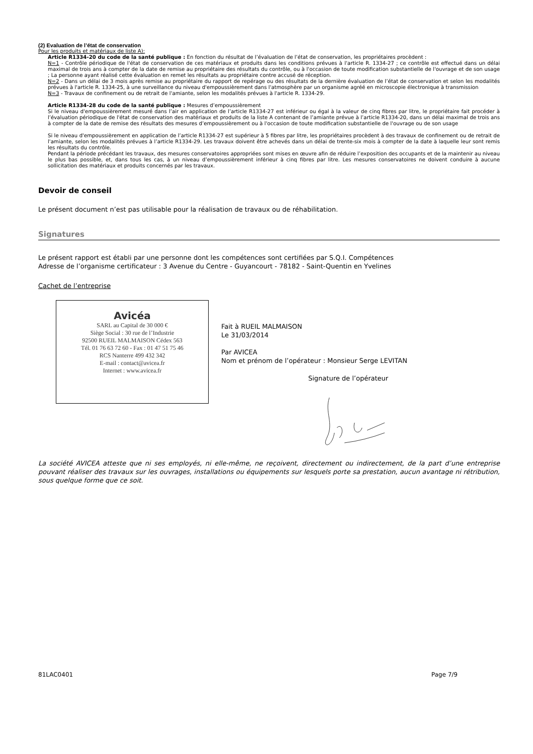(2) Evaluation de l’état de conservation
Pour les produits et matériaux de liste A):
Article R1334-20 du code de la santé publique : En fonction du résultat de l’évaluation de l’état de conservation, les propriétaires procèdent :
N=1 - Contrôle périodique de l'état de conservation de ces matériaux et produits dans les conditions prévues à l'article R. 1334-27 ; ce contrôle est effectué dans un délai maximal de trois ans à compter de la date de remise au propriétaire des résultats du contrôle, ou à l'occasion de toute modification substantielle de l'ouvrage et de son usage ; La personne ayant réalisé cette évaluation en remet les résultats au propriétaire contre accusé de réception.
N=2 - Dans un délai de 3 mois après remise au propriétaire du rapport de repérage ou des résultats de la dernière évaluation de l’état de conservation et selon les modalités prévues à l'article R. 1334-25, à une surveillance du niveau d'empoussièrement dans l'atmosphère par un organisme agréé en microscopie électronique à transmission
N=3 - Travaux de confinement ou de retrait de l'amiante, selon les modalités prévues à l'article R. 1334-29.
Article R1334-28 du code de la santé publique : Mesures d’empoussièrement
Si le niveau d'empoussièrement mesuré dans l’air en application de l’article R1334-27 est inférieur ou égal à la valeur de cinq fibres par litre, le propriétaire fait procéder à l’évaluation périodique de l'état de conservation des matériaux et produits de la liste A contenant de l’amiante prévue à l’article R1334-20, dans un délai maximal de trois ans à compter de la date de remise des résultats des mesures d’empoussièrement ou à l'occasion de toute modification substantielle de l'ouvrage ou de son usage
Si le niveau d'empoussièrement en application de l’article R1334-27 est supérieur à 5 fibres par litre, les propriétaires procèdent à des travaux de confinement ou de retrait de l'amiante, selon les modalités prévues à l’article R1334-29. Les travaux doivent être achevés dans un délai de trente-six mois à compter de la date à laquelle leur sont remis les résultats du contrôle.
Pendant la période précédant les travaux, des mesures conservatoires appropriées sont mises en œuvre afin de réduire l’exposition des occupants et de la maintenir au niveau le plus bas possible, et, dans tous les cas, à un niveau d’empoussièrement inférieur à cinq fibres par litre. Les mesures conservatoires ne doivent conduire à aucune sollicitation des matériaux et produits concernés par les travaux.
Devoir de conseil
Le présent document n’est pas utilisable pour la réalisation de travaux ou de réhabilitation.
Signatures
Le présent rapport est établi par une personne dont les compétences sont certifiées par S.Q.I. Compétences
Adresse de l’organisme certificateur : 3 Avenue du Centre - Guyancourt - 78182 - Saint-Quentin en Yvelines
Cachet de l’entreprise
Avicéa
SARL au Capital de 30 000 €
Siège Social : 30 rue de l’Industrie
92500 RUEIL MALMAISON Cédex 563
Tél. 01 76 63 72 60 - Fax : 01 47 51 75 46
RCS Nanterre 499 432 342
E-mail : contact@avicea.fr
Internet : www.avicea.fr
Fait à RUEIL MALMAISON
Le 31/03/2014
Par AVICEA
Nom et prénom de l’opérateur : Monsieur Serge LEVITAN
Signature de l’opérateur
La société AVICEA atteste que ni ses employés, ni elle-même, ne reçoivent, directement ou indirectement, de la part d’une entreprise pouvant réaliser des travaux sur les ouvrages, installations ou équipements sur lesquels porte sa prestation, aucun avantage ni rétribution, sous quelque forme que ce soit.
81LAC0401 Page 7/9